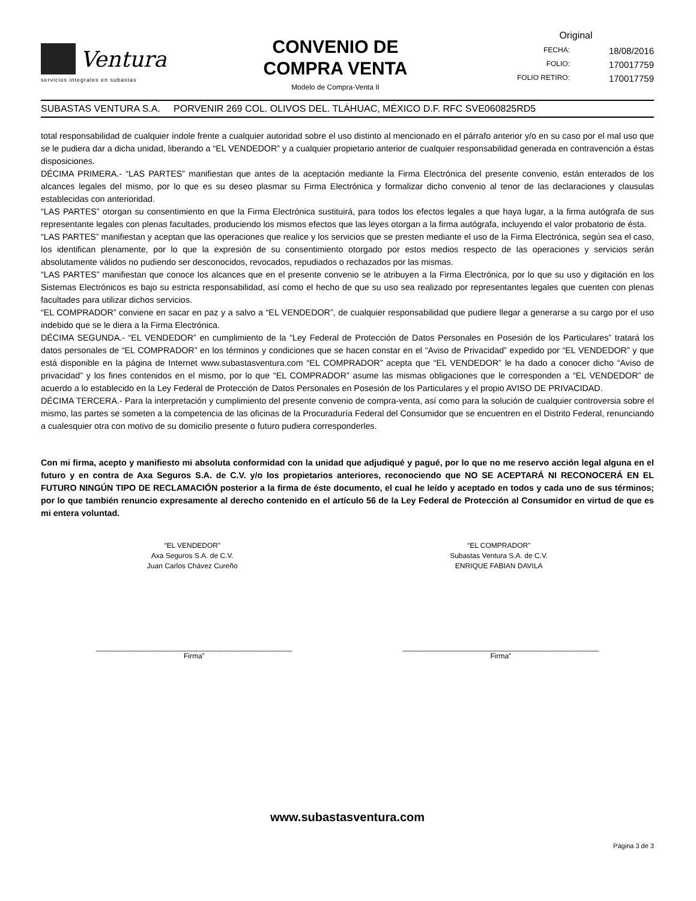Ventura
servicios integrales en subastas
CONVENIO DE
COMPRA VENTA
Modelo de Compra-Venta II
Original
FECHA: 18/08/2016
FOLIO: 170017759
FOLIO RETIRO: 170017759
SUBASTAS VENTURA S.A. PORVENIR 269 COL. OLIVOS DEL. TLÁHUAC, MÉXICO D.F. RFC SVE060825RD5
total responsabilidad de cualquier índole frente a cualquier autoridad sobre el uso distinto al mencionado en el párrafo anterior y/o en su caso por el mal uso que se le pudiera dar a dicha unidad, liberando a “EL VENDEDOR” y a cualquier propietario anterior de cualquier responsabilidad generada en contravención a éstas disposiciones.
DÉCIMA PRIMERA.- “LAS PARTES” manifiestan que antes de la aceptación mediante la Firma Electrónica del presente convenio, están enterados de los alcances legales del mismo, por lo que es su deseo plasmar su Firma Electrónica y formalizar dicho convenio al tenor de las declaraciones y clausulas establecidas con anterioridad.
“LAS PARTES” otorgan su consentimiento en que la Firma Electrónica sustituirá, para todos los efectos legales a que haya lugar, a la firma autógrafa de sus representante legales con plenas facultades, produciendo los mismos efectos que las leyes otorgan a la firma autógrafa, incluyendo el valor probatorio de ésta.
“LAS PARTES” manifiestan y aceptan que las operaciones que realice y los servicios que se presten mediante el uso de la Firma Electrónica, según sea el caso, los identifican plenamente, por lo que la expresión de su consentimiento otorgado por estos medios respecto de las operaciones y servicios serán absolutamente válidos no pudiendo ser desconocidos, revocados, repudiados o rechazados por las mismas.
“LAS PARTES” manifiestan que conoce los alcances que en el presente convenio se le atribuyen a la Firma Electrónica, por lo que su uso y digitación en los Sistemas Electrónicos es bajo su estricta responsabilidad, así como el hecho de que su uso sea realizado por representantes legales que cuenten con plenas facultades para utilizar dichos servicios.
“EL COMPRADOR” conviene en sacar en paz y a salvo a “EL VENDEDOR”, de cualquier responsabilidad que pudiere llegar a generarse a su cargo por el uso indebido que se le diera a la Firma Electrónica.
DÉCIMA SEGUNDA.- “EL VENDEDOR” en cumplimiento de la “Ley Federal de Protección de Datos Personales en Posesión de los Particulares” tratará los datos personales de “EL COMPRADOR” en los términos y condiciones que se hacen constar en el “Aviso de Privacidad” expedido por “EL VENDEDOR” y que está disponible en la página de Internet www.subastasventura.com “EL COMPRADOR” acepta que “EL VENDEDOR” le ha dado a conocer dicho “Aviso de privacidad” y los fines contenidos en el mismo, por lo que “EL COMPRADOR” asume las mismas obligaciones que le corresponden a “EL VENDEDOR” de acuerdo a lo establecido en la Ley Federal de Protección de Datos Personales en Posesión de los Particulares y el propio AVISO DE PRIVACIDAD.
DÉCIMA TERCERA.- Para la interpretación y cumplimiento del presente convenio de compra-venta, así como para la solución de cualquier controversia sobre el mismo, las partes se someten a la competencia de las oficinas de la Procuraduría Federal del Consumidor que se encuentren en el Distrito Federal, renunciando a cualesquier otra con motivo de su domicilio presente o futuro pudiera corresponderles.
Con mi firma, acepto y manifiesto mi absoluta conformidad con la unidad que adjudiqué y pagué, por lo que no me reservo acción legal alguna en el futuro y en contra de Axa Seguros S.A. de C.V. y/o los propietarios anteriores, reconociendo que NO SE ACEPTARÁ NI RECONOCERÁ EN EL FUTURO NINGÚN TIPO DE RECLAMACIÓN posterior a la firma de éste documento, el cual he leído y aceptado en todos y cada uno de sus términos; por lo que también renuncio expresamente al derecho contenido en el artículo 56 de la Ley Federal de Protección al Consumidor en virtud de que es mi entera voluntad.
“EL VENDEDOR”
Axa Seguros S.A. de C.V.
Juan Carlos Chávez Cureño
“EL COMPRADOR”
Subastas Ventura S.A. de C.V.
ENRIQUE FABIAN DAVILA
_________________________________________________
Firma”
_________________________________________________
Firma”
www.subastasventura.com
Página 3 de 3